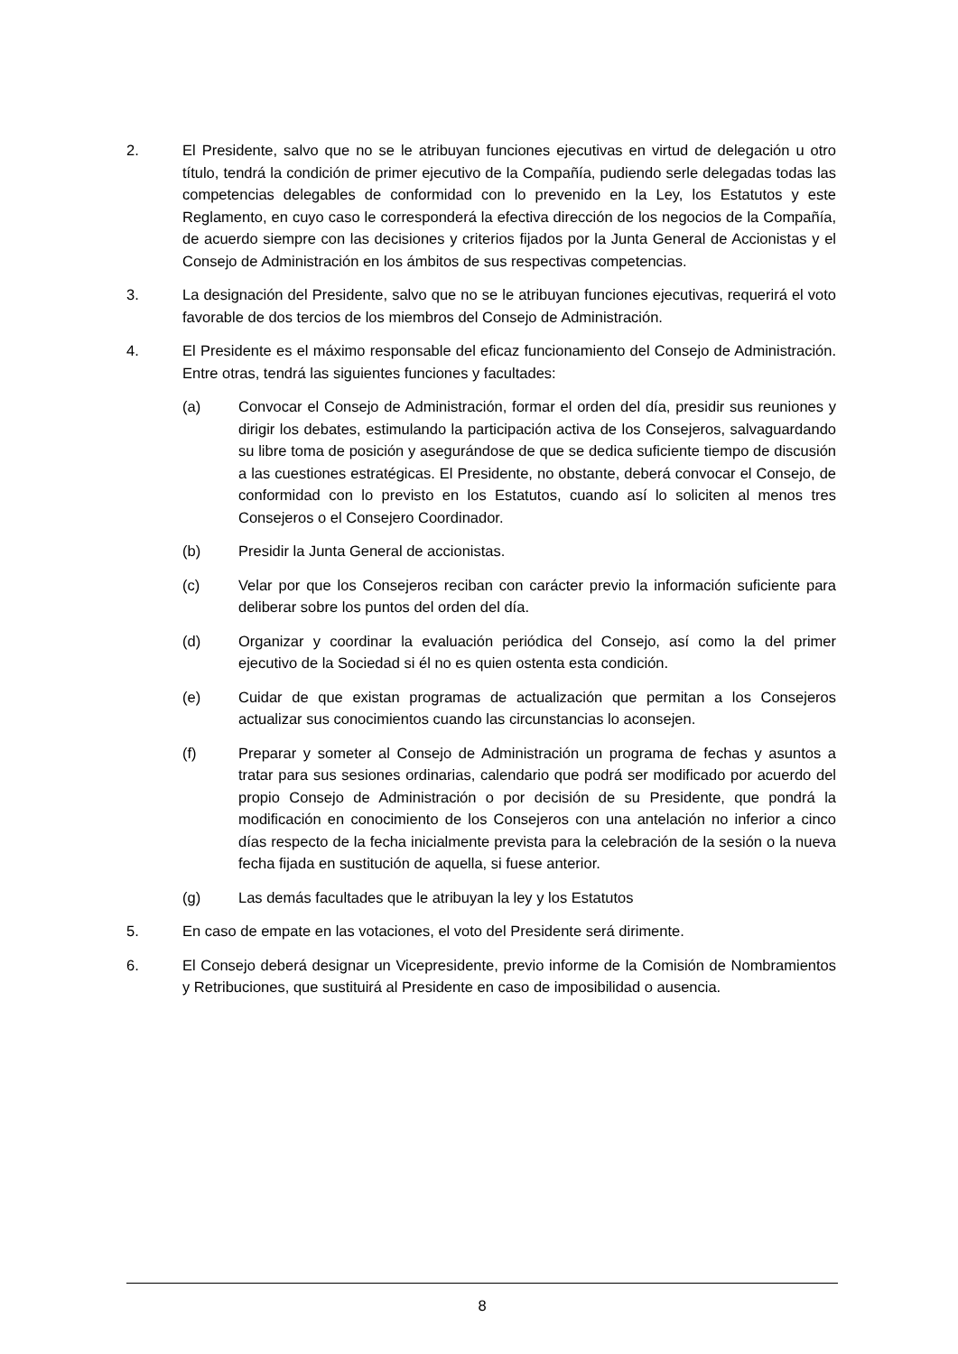2. El Presidente, salvo que no se le atribuyan funciones ejecutivas en virtud de delegación u otro título, tendrá la condición de primer ejecutivo de la Compañía, pudiendo serle delegadas todas las competencias delegables de conformidad con lo prevenido en la Ley, los Estatutos y este Reglamento, en cuyo caso le corresponderá la efectiva dirección de los negocios de la Compañía, de acuerdo siempre con las decisiones y criterios fijados por la Junta General de Accionistas y el Consejo de Administración en los ámbitos de sus respectivas competencias.
3. La designación del Presidente, salvo que no se le atribuyan funciones ejecutivas, requerirá el voto favorable de dos tercios de los miembros del Consejo de Administración.
4. El Presidente es el máximo responsable del eficaz funcionamiento del Consejo de Administración. Entre otras, tendrá las siguientes funciones y facultades:
(a) Convocar el Consejo de Administración, formar el orden del día, presidir sus reuniones y dirigir los debates, estimulando la participación activa de los Consejeros, salvaguardando su libre toma de posición y asegurándose de que se dedica suficiente tiempo de discusión a las cuestiones estratégicas. El Presidente, no obstante, deberá convocar el Consejo, de conformidad con lo previsto en los Estatutos, cuando así lo soliciten al menos tres Consejeros o el Consejero Coordinador.
(b) Presidir la Junta General de accionistas.
(c) Velar por que los Consejeros reciban con carácter previo la información suficiente para deliberar sobre los puntos del orden del día.
(d) Organizar y coordinar la evaluación periódica del Consejo, así como la del primer ejecutivo de la Sociedad si él no es quien ostenta esta condición.
(e) Cuidar de que existan programas de actualización que permitan a los Consejeros actualizar sus conocimientos cuando las circunstancias lo aconsejen.
(f) Preparar y someter al Consejo de Administración un programa de fechas y asuntos a tratar para sus sesiones ordinarias, calendario que podrá ser modificado por acuerdo del propio Consejo de Administración o por decisión de su Presidente, que pondrá la modificación en conocimiento de los Consejeros con una antelación no inferior a cinco días respecto de la fecha inicialmente prevista para la celebración de la sesión o la nueva fecha fijada en sustitución de aquella, si fuese anterior.
(g) Las demás facultades que le atribuyan la ley y los Estatutos
5. En caso de empate en las votaciones, el voto del Presidente será dirimente.
6. El Consejo deberá designar un Vicepresidente, previo informe de la Comisión de Nombramientos y Retribuciones, que sustituirá al Presidente en caso de imposibilidad o ausencia.
8